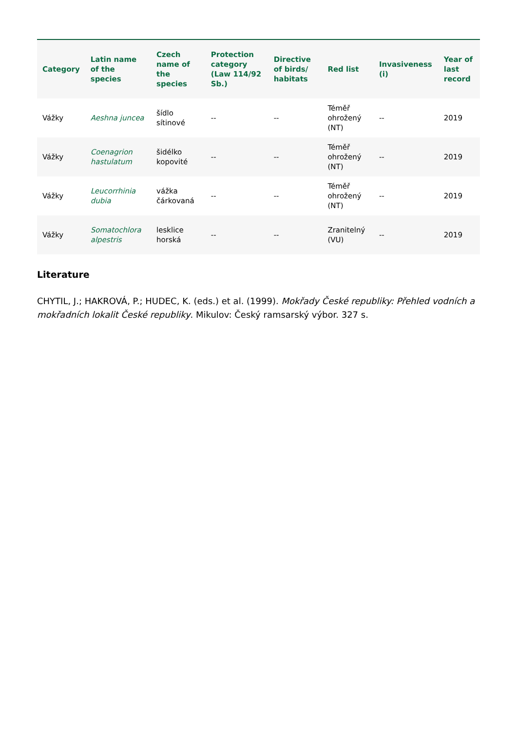| Category | Latin name of the species | Czech name of the species | Protection category (Law 114/92 Sb.) | Directive of birds/ habitats | Red list | Invasiveness (i) | Year of last record |
| --- | --- | --- | --- | --- | --- | --- | --- |
| Vážky | Aeshna juncea | šídlo sítinové | -- | -- | Téměř ohrožený (NT) | -- | 2019 |
| Vážky | Coenagrion hastulatum | šidélko kopovité | -- | -- | Téměř ohrožený (NT) | -- | 2019 |
| Vážky | Leucorrhinia dubia | vážka čárkovaná | -- | -- | Téměř ohrožený (NT) | -- | 2019 |
| Vážky | Somatochlora alpestris | lesklice horská | -- | -- | Zranitelný (VU) | -- | 2019 |
Literature
CHYTIL, J.; HAKROVÁ, P.; HUDEC, K. (eds.) et al. (1999). Mokřady České republiky: Přehled vodních a mokřadních lokalit České republiky. Mikulov: Český ramsarský výbor. 327 s.